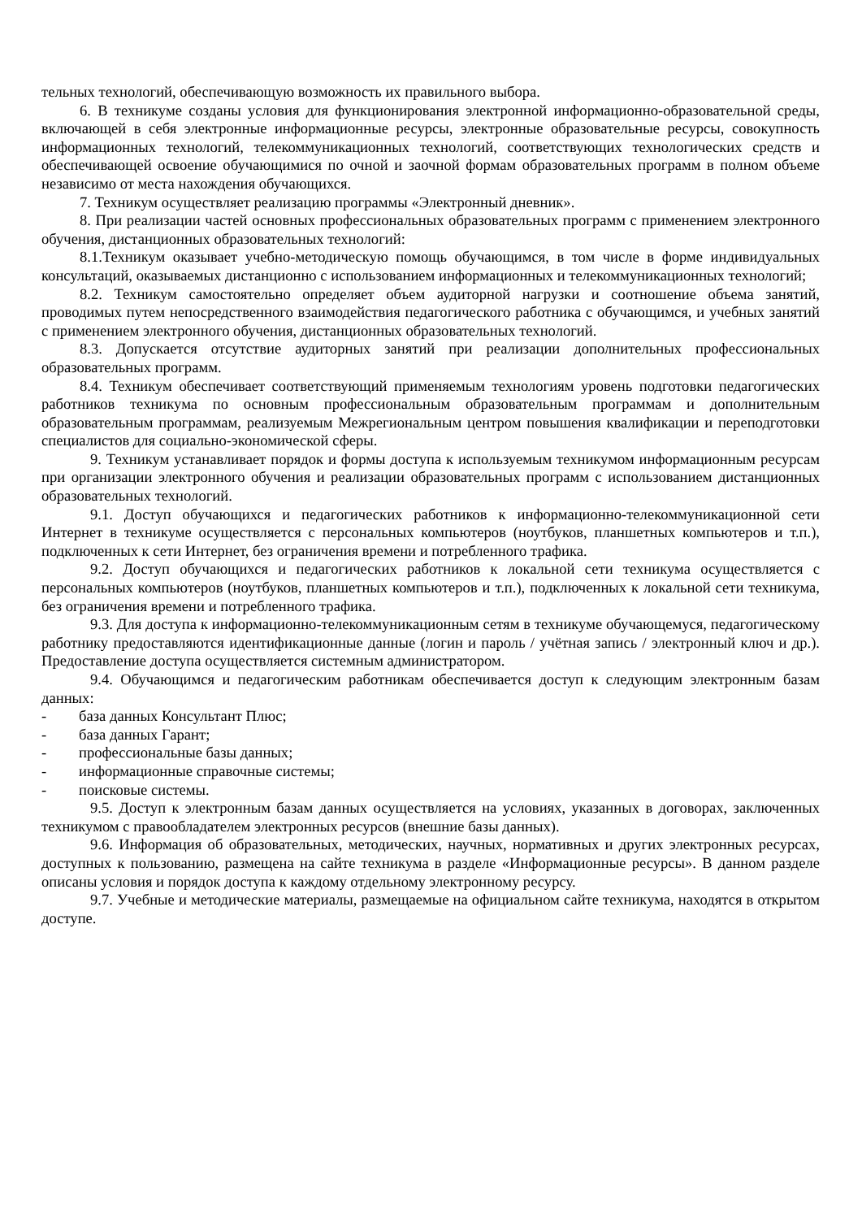тельных технологий, обеспечивающую возможность их правильного выбора.
6. В техникуме созданы условия для функционирования электронной информационно-образовательной среды, включающей в себя электронные информационные ресурсы, электронные образовательные ресурсы, совокупность информационных технологий, телекоммуникационных технологий, соответствующих технологических средств и обеспечивающей освоение обучающимися по очной и заочной формам образовательных программ в полном объеме независимо от места нахождения обучающихся.
7. Техникум осуществляет реализацию программы «Электронный дневник».
8. При реализации частей основных профессиональных образовательных программ с применением электронного обучения, дистанционных образовательных технологий:
8.1.Техникум оказывает учебно-методическую помощь обучающимся, в том числе в форме индивидуальных консультаций, оказываемых дистанционно с использованием информационных и телекоммуникационных технологий;
8.2. Техникум самостоятельно определяет объем аудиторной нагрузки и соотношение объема занятий, проводимых путем непосредственного взаимодействия педагогического работника с обучающимся, и учебных занятий с применением электронного обучения, дистанционных образовательных технологий.
8.3. Допускается отсутствие аудиторных занятий при реализации дополнительных профессиональных образовательных программ.
8.4. Техникум обеспечивает соответствующий применяемым технологиям уровень подготовки педагогических работников техникума по основным профессиональным образовательным программам и дополнительным образовательным программам, реализуемым Межрегиональным центром повышения квалификации и переподготовки специалистов для социально-экономической сферы.
9. Техникум устанавливает порядок и формы доступа к используемым техникумом информационным ресурсам при организации электронного обучения и реализации образовательных программ с использованием дистанционных образовательных технологий.
9.1. Доступ обучающихся и педагогических работников к информационно-телекоммуникационной сети Интернет в техникуме осуществляется с персональных компьютеров (ноутбуков, планшетных компьютеров и т.п.), подключенных к сети Интернет, без ограничения времени и потребленного трафика.
9.2. Доступ обучающихся и педагогических работников к локальной сети техникума осуществляется с персональных компьютеров (ноутбуков, планшетных компьютеров и т.п.), подключенных к локальной сети техникума, без ограничения времени и потребленного трафика.
9.3. Для доступа к информационно-телекоммуникационным сетям в техникуме обучающемуся, педагогическому работнику предоставляются идентификационные данные (логин и пароль / учётная запись / электронный ключ и др.). Предоставление доступа осуществляется системным администратором.
9.4. Обучающимся и педагогическим работникам обеспечивается доступ к следующим электронным базам данных:
- база данных Консультант Плюс;
- база данных Гарант;
- профессиональные базы данных;
- информационные справочные системы;
- поисковые системы.
9.5. Доступ к электронным базам данных осуществляется на условиях, указанных в договорах, заключенных техникумом с правообладателем электронных ресурсов (внешние базы данных).
9.6. Информация об образовательных, методических, научных, нормативных и других электронных ресурсах, доступных к пользованию, размещена на сайте техникума в разделе «Информационные ресурсы». В данном разделе описаны условия и порядок доступа к каждому отдельному электронному ресурсу.
9.7. Учебные и методические материалы, размещаемые на официальном сайте техникума, находятся в открытом доступе.